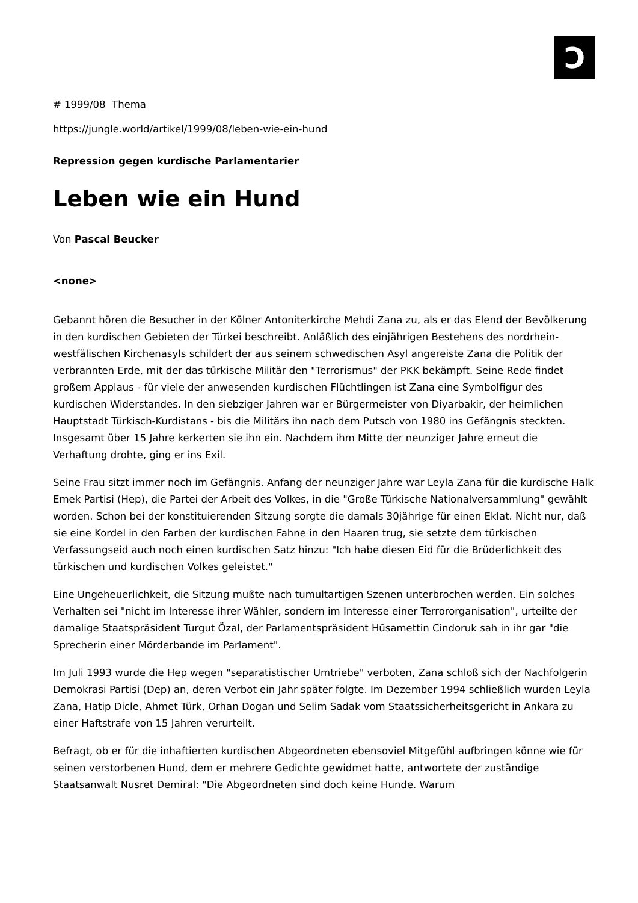Ͻ
# 1999/08 Thema
https://jungle.world/artikel/1999/08/leben-wie-ein-hund
Repression gegen kurdische Parlamentarier
Leben wie ein Hund
Von Pascal Beucker
<none>
Gebannt hören die Besucher in der Kölner Antoniterkirche Mehdi Zana zu, als er das Elend der Bevölkerung in den kurdischen Gebieten der Türkei beschreibt. Anläßlich des einjährigen Bestehens des nordrhein-westfälischen Kirchenasyls schildert der aus seinem schwedischen Asyl angereiste Zana die Politik der verbrannten Erde, mit der das türkische Militär den "Terrorismus" der PKK bekämpft. Seine Rede findet großem Applaus - für viele der anwesenden kurdischen Flüchtlingen ist Zana eine Symbolfigur des kurdischen Widerstandes. In den siebziger Jahren war er Bürgermeister von Diyarbakir, der heimlichen Hauptstadt Türkisch-Kurdistans - bis die Militärs ihn nach dem Putsch von 1980 ins Gefängnis steckten. Insgesamt über 15 Jahre kerkerten sie ihn ein. Nachdem ihm Mitte der neunziger Jahre erneut die Verhaftung drohte, ging er ins Exil.
Seine Frau sitzt immer noch im Gefängnis. Anfang der neunziger Jahre war Leyla Zana für die kurdische Halk Emek Partisi (Hep), die Partei der Arbeit des Volkes, in die "Große Türkische Nationalversammlung" gewählt worden. Schon bei der konstituierenden Sitzung sorgte die damals 30jährige für einen Eklat. Nicht nur, daß sie eine Kordel in den Farben der kurdischen Fahne in den Haaren trug, sie setzte dem türkischen Verfassungseid auch noch einen kurdischen Satz hinzu: "Ich habe diesen Eid für die Brüderlichkeit des türkischen und kurdischen Volkes geleistet."
Eine Ungeheuerlichkeit, die Sitzung mußte nach tumultartigen Szenen unterbrochen werden. Ein solches Verhalten sei "nicht im Interesse ihrer Wähler, sondern im Interesse einer Terrororganisation", urteilte der damalige Staatspräsident Turgut Özal, der Parlamentspräsident Hüsamettin Cindoruk sah in ihr gar "die Sprecherin einer Mörderbande im Parlament".
Im Juli 1993 wurde die Hep wegen "separatistischer Umtriebe" verboten, Zana schloß sich der Nachfolgerin Demokrasi Partisi (Dep) an, deren Verbot ein Jahr später folgte. Im Dezember 1994 schließlich wurden Leyla Zana, Hatip Dicle, Ahmet Türk, Orhan Dogan und Selim Sadak vom Staatssicherheitsgericht in Ankara zu einer Haftstrafe von 15 Jahren verurteilt.
Befragt, ob er für die inhaftierten kurdischen Abgeordneten ebensoviel Mitgefühl aufbringen könne wie für seinen verstorbenen Hund, dem er mehrere Gedichte gewidmet hatte, antwortete der zuständige Staatsanwalt Nusret Demiral: "Die Abgeordneten sind doch keine Hunde. Warum